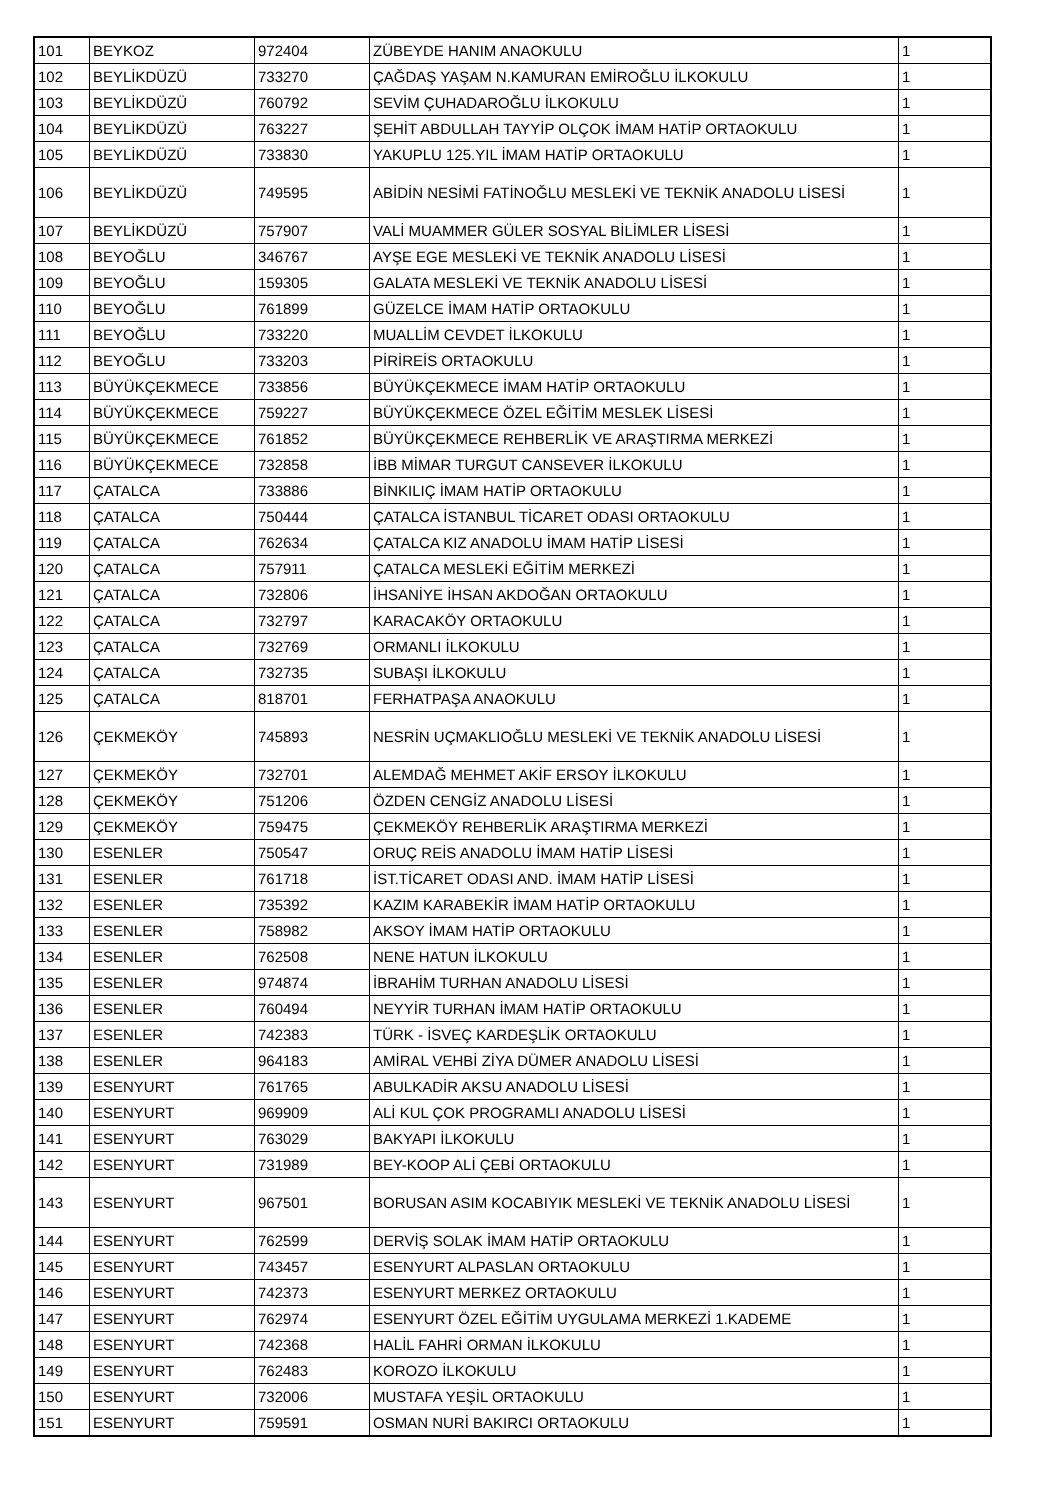| 101 | BEYKOZ | 972404 | ZÜBEYDE HANIM ANAOKULU | 1 |
| 102 | BEYLİKDÜZÜ | 733270 | ÇAĞDAŞ YAŞAM N.KAMURAN EMİROĞLU İLKOKULU | 1 |
| 103 | BEYLİKDÜZÜ | 760792 | SEVİM ÇUHADAROĞLU İLKOKULU | 1 |
| 104 | BEYLİKDÜZÜ | 763227 | ŞEHİT ABDULLAH TAYYİP OLÇOK İMAM HATİP ORTAOKULU | 1 |
| 105 | BEYLİKDÜZÜ | 733830 | YAKUPLU 125.YIL İMAM HATİP ORTAOKULU | 1 |
| 106 | BEYLİKDÜZÜ | 749595 | ABİDİN NESİMİ FATİNOĞLU MESLEKİ VE TEKNİK ANADOLU LİSESİ | 1 |
| 107 | BEYLİKDÜZÜ | 757907 | VALİ MUAMMER GÜLER SOSYAL BİLİMLER LİSESİ | 1 |
| 108 | BEYOĞLU | 346767 | AYŞE EGE MESLEKİ VE TEKNİK ANADOLU LİSESİ | 1 |
| 109 | BEYOĞLU | 159305 | GALATA MESLEKİ VE TEKNİK ANADOLU LİSESİ | 1 |
| 110 | BEYOĞLU | 761899 | GÜZELCE İMAM HATİP ORTAOKULU | 1 |
| 111 | BEYOĞLU | 733220 | MUALLİM CEVDET İLKOKULU | 1 |
| 112 | BEYOĞLU | 733203 | PİRİREİS ORTAOKULU | 1 |
| 113 | BÜYÜKÇEKMECE | 733856 | BÜYÜKÇEKMECE İMAM HATİP ORTAOKULU | 1 |
| 114 | BÜYÜKÇEKMECE | 759227 | BÜYÜKÇEKMECE ÖZEL EĞİTİM MESLEK LİSESİ | 1 |
| 115 | BÜYÜKÇEKMECE | 761852 | BÜYÜKÇEKMECE REHBERLİK VE ARAŞTIRMA MERKEZİ | 1 |
| 116 | BÜYÜKÇEKMECE | 732858 | İBB MİMAR TURGUT CANSEVER İLKOKULU | 1 |
| 117 | ÇATALCA | 733886 | BİNKILIÇ İMAM HATİP ORTAOKULU | 1 |
| 118 | ÇATALCA | 750444 | ÇATALCA İSTANBUL TİCARET ODASI ORTAOKULU | 1 |
| 119 | ÇATALCA | 762634 | ÇATALCA KIZ ANADOLU İMAM HATİP LİSESİ | 1 |
| 120 | ÇATALCA | 757911 | ÇATALCA MESLEKİ EĞİTİM MERKEZİ | 1 |
| 121 | ÇATALCA | 732806 | İHSANİYE İHSAN AKDOĞAN ORTAOKULU | 1 |
| 122 | ÇATALCA | 732797 | KARACAKÖY ORTAOKULU | 1 |
| 123 | ÇATALCA | 732769 | ORMANLI İLKOKULU | 1 |
| 124 | ÇATALCA | 732735 | SUBAŞI İLKOKULU | 1 |
| 125 | ÇATALCA | 818701 | FERHATPAŞA ANAOKULU | 1 |
| 126 | ÇEKMEKÖY | 745893 | NESRİN UÇMAKLIOĞLU MESLEKİ VE TEKNİK ANADOLU LİSESİ | 1 |
| 127 | ÇEKMEKÖY | 732701 | ALEMDAĞ MEHMET AKİF ERSOY İLKOKULU | 1 |
| 128 | ÇEKMEKÖY | 751206 | ÖZDEN CENGİZ ANADOLU LİSESİ | 1 |
| 129 | ÇEKMEKÖY | 759475 | ÇEKMEKÖY REHBERLİK ARAŞTIRMA MERKEZİ | 1 |
| 130 | ESENLER | 750547 | ORUÇ REİS ANADOLU İMAM HATİP LİSESİ | 1 |
| 131 | ESENLER | 761718 | İST.TİCARET ODASI AND. İMAM HATİP LİSESİ | 1 |
| 132 | ESENLER | 735392 | KAZIM KARABEKİR İMAM HATİP ORTAOKULU | 1 |
| 133 | ESENLER | 758982 | AKSOY İMAM HATİP ORTAOKULU | 1 |
| 134 | ESENLER | 762508 | NENE HATUN İLKOKULU | 1 |
| 135 | ESENLER | 974874 | İBRAHİM TURHAN ANADOLU LİSESİ | 1 |
| 136 | ESENLER | 760494 | NEYYİR TURHAN İMAM HATİP ORTAOKULU | 1 |
| 137 | ESENLER | 742383 | TÜRK - İSVEÇ KARDEŞLİK ORTAOKULU | 1 |
| 138 | ESENLER | 964183 | AMİRAL VEHBİ ZİYA DÜMER ANADOLU LİSESİ | 1 |
| 139 | ESENYURT | 761765 | ABULKADİR AKSU ANADOLU LİSESİ | 1 |
| 140 | ESENYURT | 969909 | ALİ KUL ÇOK PROGRAMLI ANADOLU LİSESİ | 1 |
| 141 | ESENYURT | 763029 | BAKYAPI İLKOKULU | 1 |
| 142 | ESENYURT | 731989 | BEY-KOOP ALİ ÇEBİ ORTAOKULU | 1 |
| 143 | ESENYURT | 967501 | BORUSAN ASIM KOCABIYIK MESLEKİ VE TEKNİK ANADOLU LİSESİ | 1 |
| 144 | ESENYURT | 762599 | DERVİŞ SOLAK İMAM HATİP ORTAOKULU | 1 |
| 145 | ESENYURT | 743457 | ESENYURT ALPASLAN ORTAOKULU | 1 |
| 146 | ESENYURT | 742373 | ESENYURT MERKEZ ORTAOKULU | 1 |
| 147 | ESENYURT | 762974 | ESENYURT ÖZEL EĞİTİM UYGULAMA MERKEZİ 1.KADEME | 1 |
| 148 | ESENYURT | 742368 | HALİL FAHRİ ORMAN İLKOKULU | 1 |
| 149 | ESENYURT | 762483 | KOROZO İLKOKULU | 1 |
| 150 | ESENYURT | 732006 | MUSTAFA YEŞİL ORTAOKULU | 1 |
| 151 | ESENYURT | 759591 | OSMAN NURİ BAKIRCI ORTAOKULU | 1 |